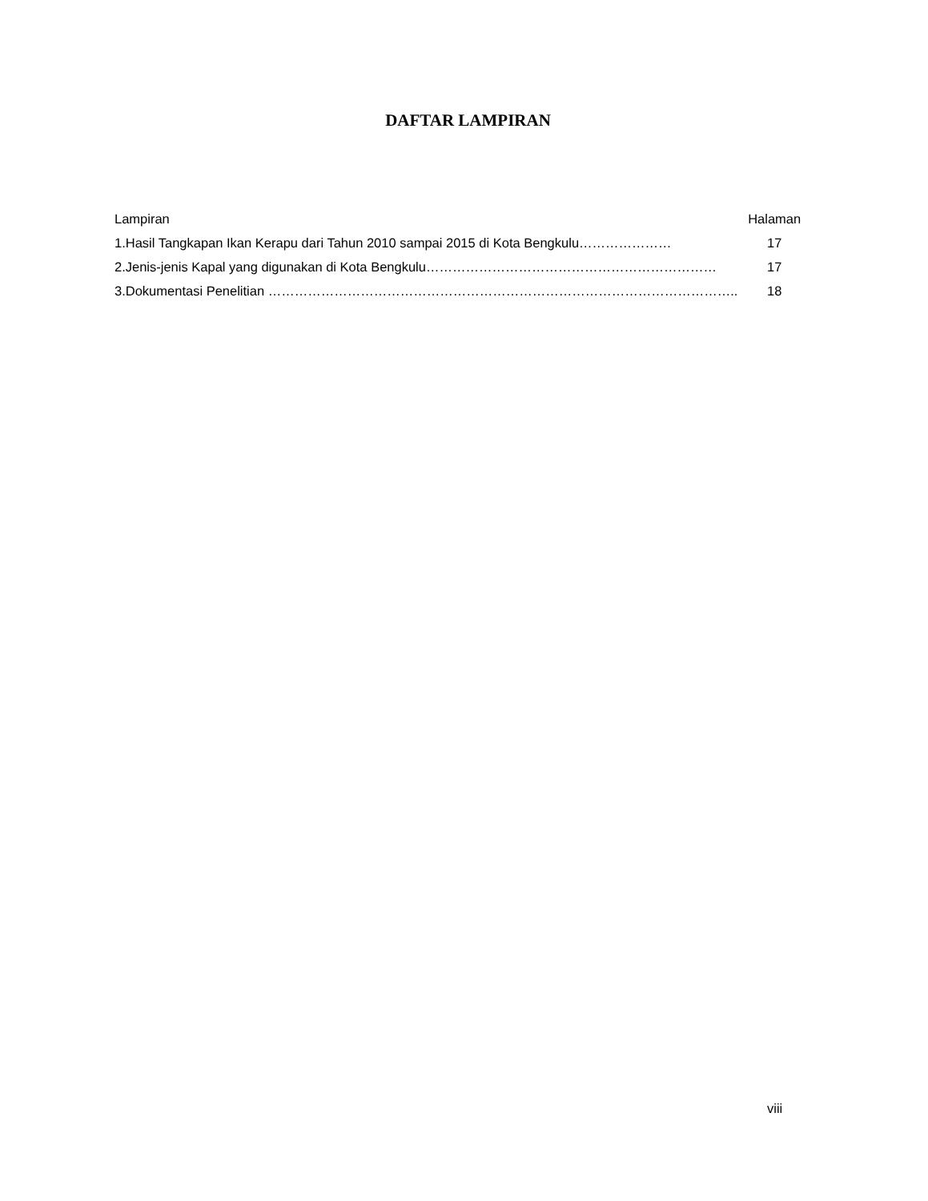DAFTAR LAMPIRAN
| Lampiran | Halaman |
| --- | --- |
| 1.Hasil Tangkapan Ikan Kerapu dari Tahun 2010 sampai 2015 di Kota Bengkulu………………… | 17 |
| 2.Jenis-jenis Kapal yang digunakan di Kota Bengkulu………………………………………………………… | 17 |
| 3.Dokumentasi Penelitian …………………………………………………………………………………………….. | 18 |
viii